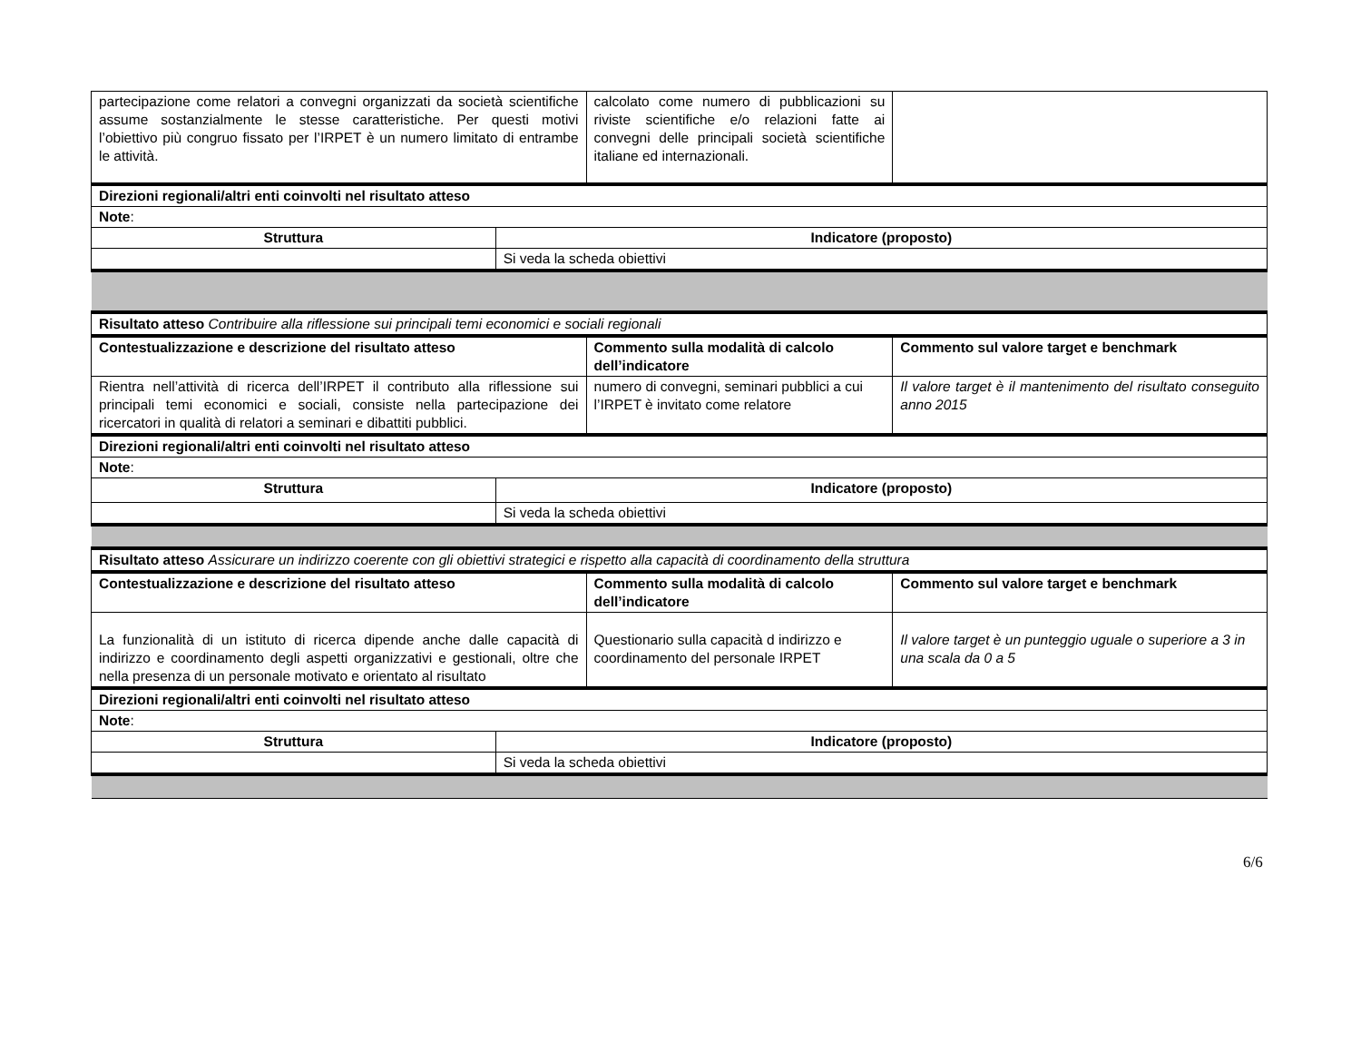| partecipazione come relatori a convegni organizzati da società scientifiche assume sostanzialmente le stesse caratteristiche. Per questi motivi l’obiettivo più congruo fissato per l’IRPET è un numero limitato di entrambe le attività. | | calcolato come numero di pubblicazioni su riviste scientifiche e/o relazioni fatte ai convegni delle principali società scientifiche italiane ed internazionali. | |
| Direzioni regionali/altri enti coinvolti nel risultato atteso | | | |
| Note : | | | |
| Struttura | Indicatore (proposto) | | |
| | Si veda la scheda obiettivi | | |
| Risultato atteso Contribuire alla riflessione sui principali temi economici e sociali regionali | | | |
| Contestualizzazione e descrizione del risultato atteso | | Commento sulla modalità di calcolo dell’indicatore | Commento sul valore target e benchmark |
| Rientra nell’attività di ricerca dell’IRPET il contributo alla riflessione sui principali temi economici e sociali, consiste nella partecipazione dei ricercatori in qualità di relatori a seminari e dibattiti pubblici. | | numero di convegni, seminari pubblici a cui l’IRPET è invitato come relatore | Il valore target è il mantenimento del risultato conseguito anno 2015 |
| Direzioni regionali/altri enti coinvolti nel risultato atteso | | | |
| Note : | | | |
| Struttura | Indicatore (proposto) | | |
| | Si veda la scheda obiettivi | | |
| Risultato atteso Assicurare un indirizzo coerente con gli obiettivi strategici e rispetto alla capacità di coordinamento della struttura | | | |
| Contestualizzazione e descrizione del risultato atteso | | Commento sulla modalità di calcolo dell’indicatore | Commento sul valore target e benchmark |
| La funzionalità di un istituto di ricerca dipende anche dalle capacità di indirizzo e coordinamento degli aspetti organizzativi e gestionali, oltre che nella presenza di un personale motivato e orientato al risultato | | Questionario sulla capacità d indirizzo e coordinamento del personale IRPET | Il valore target è un punteggio uguale o superiore a 3 in una scala da 0 a 5 |
| Direzioni regionali/altri enti coinvolti nel risultato atteso | | | |
| Note : | | | |
| Struttura | Indicatore (proposto) | | |
| | Si veda la scheda obiettivi | | |
6/6